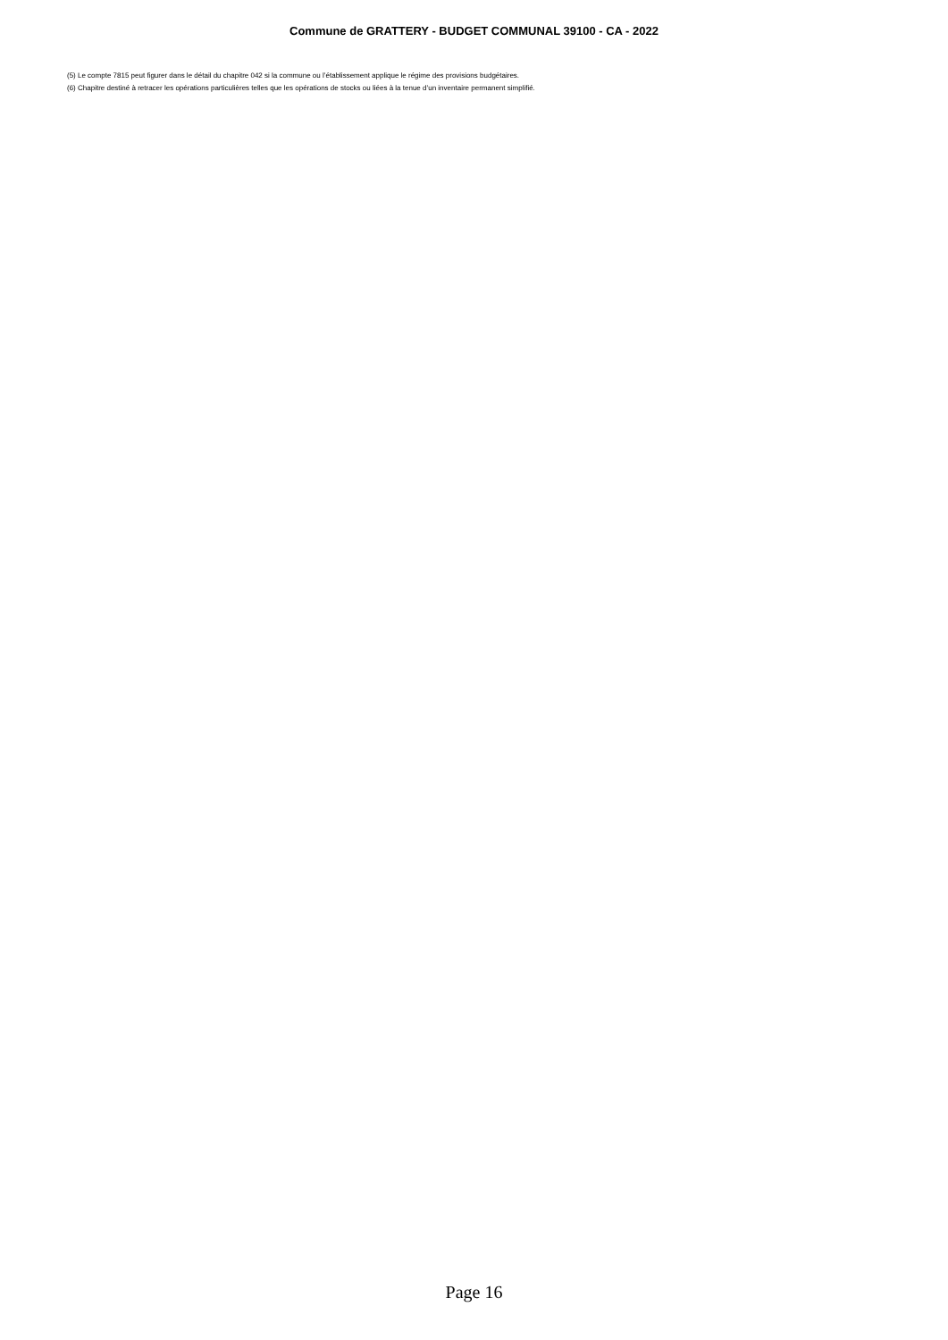Commune de GRATTERY - BUDGET COMMUNAL 39100 - CA - 2022
(5) Le compte 7815 peut figurer dans le détail du chapitre 042 si la commune ou l’établissement applique le régime des provisions budgétaires.
(6) Chapitre destiné à retracer les opérations particulières telles que les opérations de stocks ou liées à la tenue d’un inventaire permanent simplifié.
Page 16